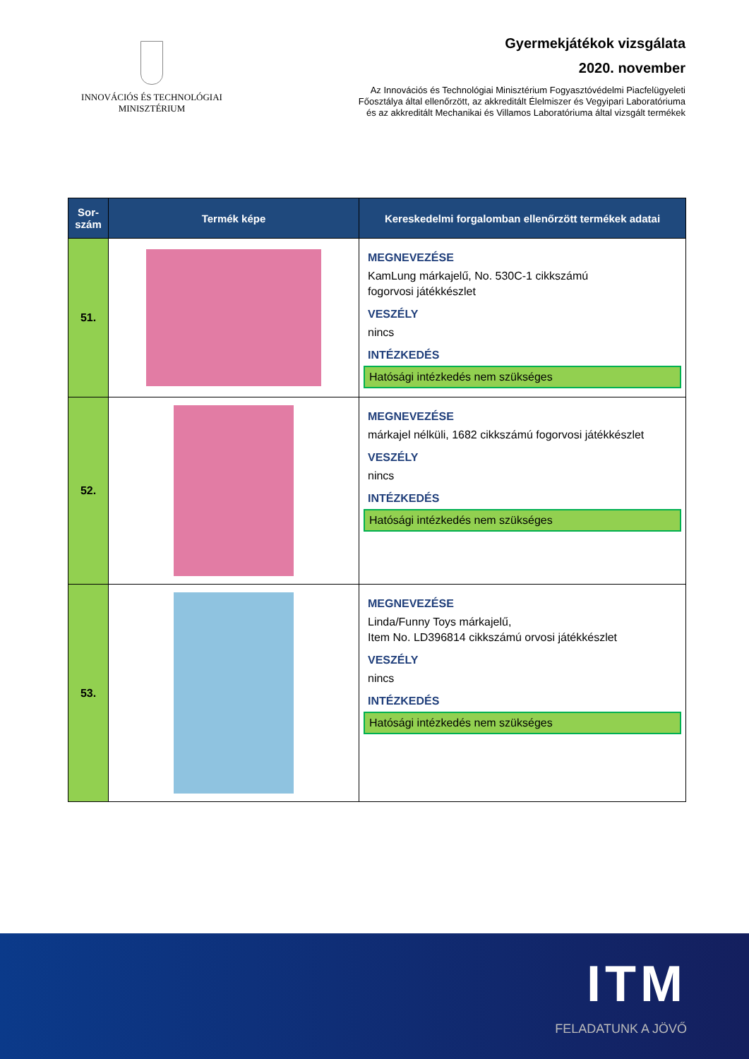INNOVÁCIÓS ÉS TECHNOLÓGIAI
MINISZTÉRIUM
Gyermekjátékok vizsgálata
2020. november
Az Innovációs és Technológiai Minisztérium Fogyasztóvédelmi Piacfelügyeleti
Főosztálya által ellenőrzött, az akkreditált Élelmiszer és Vegyipari Laboratóriuma
és az akkreditált Mechanikai és Villamos Laboratóriuma által vizsgált termékek
| Sor- szám | Termék képe | Kereskedelmi forgalomban ellenőrzött termékek adatai |
| --- | --- | --- |
| 51. | | MEGNEVEZÉSE KamLung márkajelű, No. 530C-1 cikkszámú fogorvosi játékkészlet VESZÉLY nincs INTÉZKEDÉS Hatósági intézkedés nem szükséges |
| 52. | | MEGNEVEZÉSE márkajel nélküli, 1682 cikkszámú fogorvosi játékkészlet VESZÉLY nincs INTÉZKEDÉS Hatósági intézkedés nem szükséges |
| 53. | | MEGNEVEZÉSE Linda/Funny Toys márkajelű, Item No. LD396814 cikkszámú orvosi játékkészlet VESZÉLY nincs INTÉZKEDÉS Hatósági intézkedés nem szükséges |
ITM
FELADATUNK A JÖVŐ